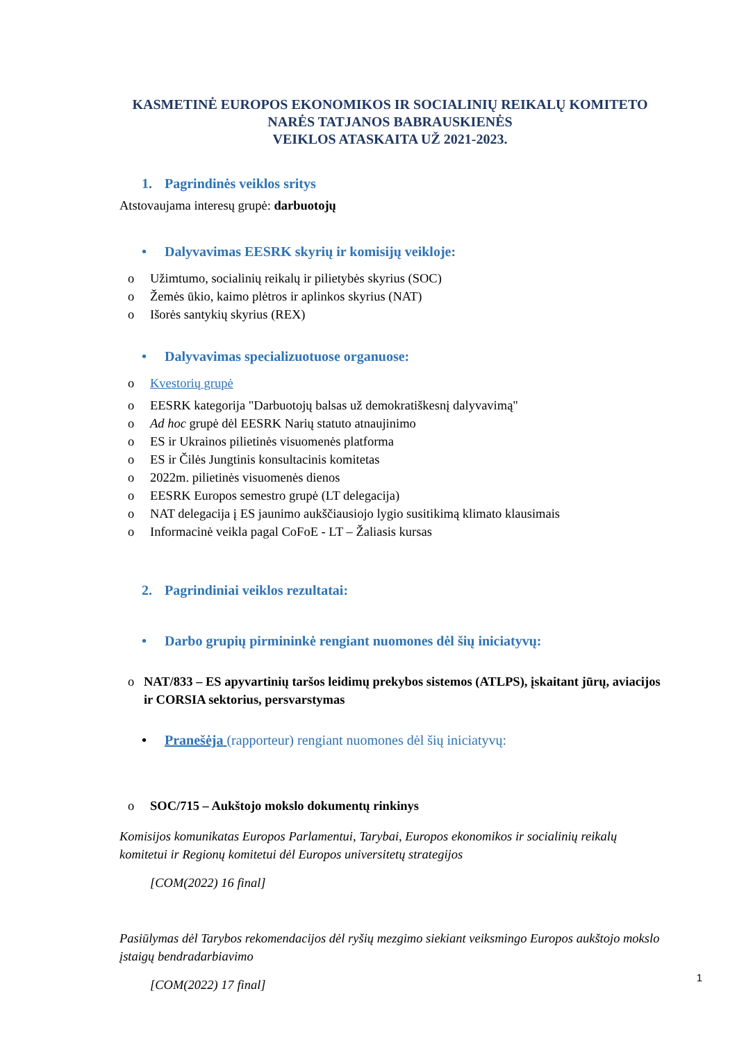KASMETINĖ EUROPOS EKONOMIKOS IR SOCIALINIŲ REIKALŲ KOMITETO
NARĖS TATJANOS BABRAUSKIENĖS
VEIKLOS ATASKAITA UŽ 2021-2023.
1. Pagrindinės veiklos sritys
Atstovaujama interesų grupė: darbuotojų
• Dalyvavimas EESRK skyrių ir komisijų veikloje:
o Užimtumo, socialinių reikalų ir pilietybės skyrius (SOC)
o Žemės ūkio, kaimo plėtros ir aplinkos skyrius (NAT)
o Išorės santykių skyrius (REX)
• Dalyvavimas specializuotuose organuose:
o Kvestorių grupė
o EESRK kategorija "Darbuotojų balsas už demokratiškesnį dalyvavimą"
o Ad hoc grupė dėl EESRK Narių statuto atnaujinimo
o ES ir Ukrainos pilietinės visuomenės platforma
o ES ir Čilės Jungtinis konsultacinis komitetas
o 2022m. pilietinės visuomenės dienos
o EESRK Europos semestro grupė (LT delegacija)
o NAT delegacija į ES jaunimo aukščiausiojo lygio susitikimą klimato klausimais
o Informacinė veikla pagal CoFoE - LT – Žaliasis kursas
2. Pagrindiniai veiklos rezultatai:
• Darbo grupių pirmininkė rengiant nuomones dėl šių iniciatyvų:
o NAT/833 – ES apyvartinių taršos leidimų prekybos sistemos (ATLPS), įskaitant jūrų, aviacijos ir CORSIA sektorius, persvarstymas
• Pranešėja (rapporteur) rengiant nuomones dėl šių iniciatyvų:
o SOC/715 – Aukštojo mokslo dokumentų rinkinys
Komisijos komunikatas Europos Parlamentui, Tarybai, Europos ekonomikos ir socialinių reikalų komitetui ir Regionų komitetui dėl Europos universitetų strategijos
[COM(2022) 16 final]
Pasiūlymas dėl Tarybos rekomendacijos dėl ryšių mezgimo siekiant veiksmingo Europos aukštojo mokslo įstaigų bendradarbiavimo
[COM(2022) 17 final]
1